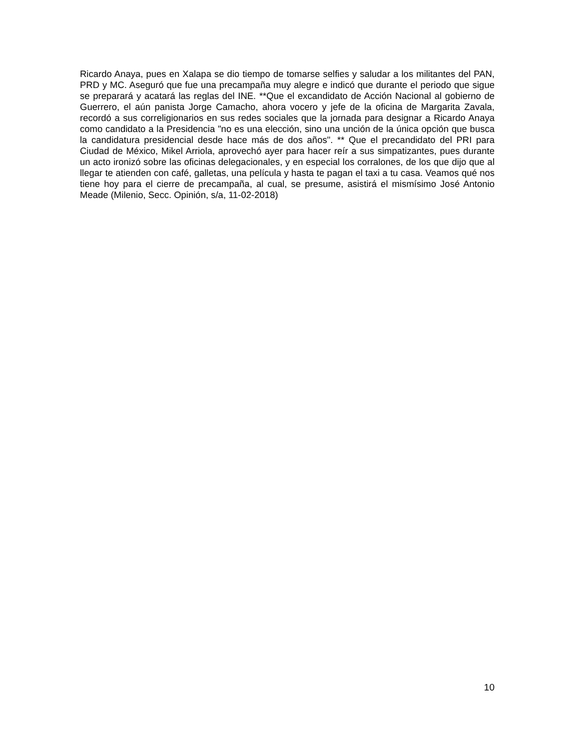Ricardo Anaya, pues en Xalapa se dio tiempo de tomarse selfies y saludar a los militantes del PAN, PRD y MC. Aseguró que fue una precampaña muy alegre e indicó que durante el periodo que sigue se preparará y acatará las reglas del INE. **Que el excandidato de Acción Nacional al gobierno de Guerrero, el aún panista Jorge Camacho, ahora vocero y jefe de la oficina de Margarita Zavala, recordó a sus correligionarios en sus redes sociales que la jornada para designar a Ricardo Anaya como candidato a la Presidencia "no es una elección, sino una unción de la única opción que busca la candidatura presidencial desde hace más de dos años". ** Que el precandidato del PRI para Ciudad de México, Mikel Arriola, aprovechó ayer para hacer reír a sus simpatizantes, pues durante un acto ironizó sobre las oficinas delegacionales, y en especial los corralones, de los que dijo que al llegar te atienden con café, galletas, una película y hasta te pagan el taxi a tu casa. Veamos qué nos tiene hoy para el cierre de precampaña, al cual, se presume, asistirá el mismísimo José Antonio Meade (Milenio, Secc. Opinión, s/a, 11-02-2018)
10